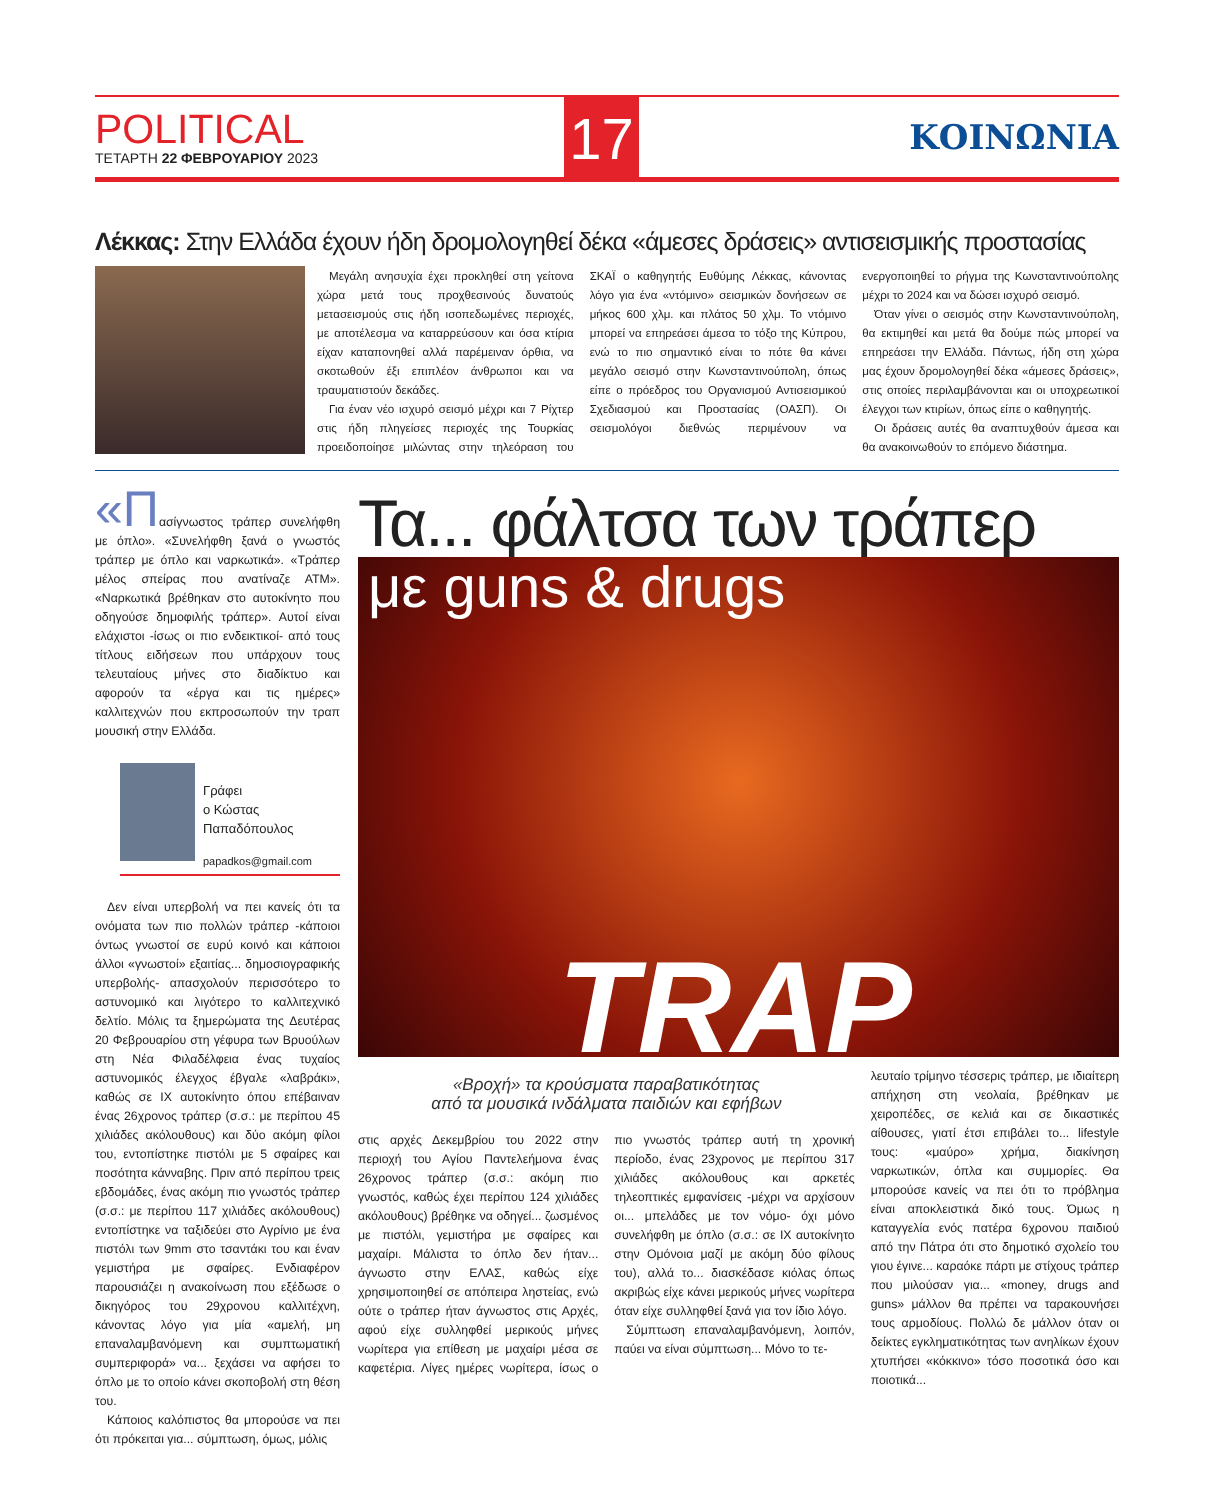POLITICAL
ΤΕΤΑΡΤΗ 22 ΦΕΒΡΟΥΑΡΙΟΥ 2023
17
ΚΟΙΝΩΝΙΑ
Λέκκας: Στην Ελλάδα έχουν ήδη δρομολογηθεί δέκα «άμεσες δράσεις» αντισεισμικής προστασίας
Μεγάλη ανησυχία έχει προκληθεί στη γείτονα χώρα μετά τους προχθεσινούς δυνατούς μετασεισμούς στις ήδη ισοπεδωμένες περιοχές, με αποτέλεσμα να καταρρεύσουν και όσα κτίρια είχαν καταπονηθεί αλλά παρέμειναν όρθια, να σκοτωθούν έξι επιπλέον άνθρωποι και να τραυματιστούν δεκάδες.
Για έναν νέο ισχυρό σεισμό μέχρι και 7 Ρίχτερ στις ήδη πληγείσες περιοχές της Τουρκίας προειδοποίησε μιλώντας στην τηλεόραση του ΣΚΑΪ ο καθηγητής Ευθύμης Λέκκας, κάνοντας λόγο για ένα «ντόμινο» σεισμικών δονήσεων σε μήκος 600 χλμ. και πλάτος 50 χλμ. Το ντόμινο μπορεί να επηρεάσει άμεσα το τόξο της Κύπρου, ενώ το πιο σημαντικό είναι το πότε θα κάνει μεγάλο σεισμό στην Κωνσταντινούπολη, όπως είπε ο πρόεδρος του Οργανισμού Αντισεισμικού Σχεδιασμού και Προστασίας (ΟΑΣΠ). Οι σεισμολόγοι διεθνώς περιμένουν να ενεργοποιηθεί το ρήγμα της Κωνσταντινούπολης μέχρι το 2024 και να δώσει ισχυρό σεισμό.
Όταν γίνει ο σεισμός στην Κωνσταντινούπολη, θα εκτιμηθεί και μετά θα δούμε πώς μπορεί να επηρεάσει την Ελλάδα. Πάντως, ήδη στη χώρα μας έχουν δρομολογηθεί δέκα «άμεσες δράσεις», στις οποίες περιλαμβάνονται και οι υποχρεωτικοί έλεγχοι των κτιρίων, όπως είπε ο καθηγητής.
Οι δράσεις αυτές θα αναπτυχθούν άμεσα και θα ανακοινωθούν το επόμενο διάστημα.
«Πασίγνωστος τράπερ συνελήφθη με όπλο». «Συνελήφθη ξανά ο γνωστός τράπερ με όπλο και ναρκωτικά». «Τράπερ μέλος σπείρας που ανατίναζε ΑΤΜ». «Ναρκωτικά βρέθηκαν στο αυτοκίνητο που οδηγούσε δημοφιλής τράπερ». Αυτοί είναι ελάχιστοι -ίσως οι πιο ενδεικτικοί- από τους τίτλους ειδήσεων που υπάρχουν τους τελευταίους μήνες στο διαδίκτυο και αφορούν τα «έργα και τις ημέρες» καλλιτεχνών που εκπροσωπούν την τραπ μουσική στην Ελλάδα.
Γράφει
ο Κώστας
Παπαδόπουλος
papadkos@gmail.com
Δεν είναι υπερβολή να πει κανείς ότι τα ονόματα των πιο πολλών τράπερ -κάποιοι όντως γνωστοί σε ευρύ κοινό και κάποιοι άλλοι «γνωστοί» εξαιτίας... δημοσιογραφικής υπερβολής- απασχολούν περισσότερο το αστυνομικό και λιγότερο το καλλιτεχνικό δελτίο. Μόλις τα ξημερώματα της Δευτέρας 20 Φεβρουαρίου στη γέφυρα των Βρυούλων στη Νέα Φιλαδέλφεια ένας τυχαίος αστυνομικός έλεγχος έβγαλε «λαβράκι», καθώς σε ΙΧ αυτοκίνητο όπου επέβαιναν ένας 26χρονος τράπερ (σ.σ.: με περίπου 45 χιλιάδες ακόλουθους) και δύο ακόμη φίλοι του, εντοπίστηκε πιστόλι με 5 σφαίρες και ποσότητα κάνναβης. Πριν από περίπου τρεις εβδομάδες, ένας ακόμη πιο γνωστός τράπερ (σ.σ.: με περίπου 117 χιλιάδες ακόλουθους) εντοπίστηκε να ταξιδεύει στο Αγρίνιο με ένα πιστόλι των 9mm στο τσαντάκι του και έναν γεμιστήρα με σφαίρες. Ενδιαφέρον παρουσιάζει η ανακοίνωση που εξέδωσε ο δικηγόρος του 29χρονου καλλιτέχνη, κάνοντας λόγο για μία «αμελή, μη επαναλαμβανόμενη και συμπτωματική συμπεριφορά» να... ξεχάσει να αφήσει το όπλο με το οποίο κάνει σκοποβολή στη θέση του.
Κάποιος καλόπιστος θα μπορούσε να πει ότι πρόκειται για... σύμπτωση, όμως, μόλις
Τα... φάλτσα των τράπερ
με guns & drugs
TRAP
«Βροχή» τα κρούσματα παραβατικότητας
από τα μουσικά ινδάλματα παιδιών και εφήβων
στις αρχές Δεκεμβρίου του 2022 στην περιοχή του Αγίου Παντελεήμονα ένας 26χρονος τράπερ (σ.σ.: ακόμη πιο γνωστός, καθώς έχει περίπου 124 χιλιάδες ακόλουθους) βρέθηκε να οδηγεί... ζωσμένος με πιστόλι, γεμιστήρα με σφαίρες και μαχαίρι. Μάλιστα το όπλο δεν ήταν... άγνωστο στην ΕΛΑΣ, καθώς είχε χρησιμοποιηθεί σε απόπειρα ληστείας, ενώ ούτε ο τράπερ ήταν άγνωστος στις Αρχές, αφού είχε συλληφθεί μερικούς μήνες νωρίτερα για επίθεση με μαχαίρι μέσα σε καφετέρια. Λίγες ημέρες νωρίτερα, ίσως ο πιο γνωστός τράπερ αυτή τη χρονική περίοδο, ένας 23χρονος με περίπου 317 χιλιάδες ακόλουθους και αρκετές τηλεοπτικές εμφανίσεις -μέχρι να αρχίσουν οι... μπελάδες με τον νόμο- όχι μόνο συνελήφθη με όπλο (σ.σ.: σε ΙΧ αυτοκίνητο στην Ομόνοια μαζί με ακόμη δύο φίλους του), αλλά το... διασκέδασε κιόλας όπως ακριβώς είχε κάνει μερικούς μήνες νωρίτερα όταν είχε συλληφθεί ξανά για τον ίδιο λόγο.
Σύμπτωση επαναλαμβανόμενη, λοιπόν, παύει να είναι σύμπτωση... Μόνο το τε-
λευταίο τρίμηνο τέσσερις τράπερ, με ιδιαίτερη απήχηση στη νεολαία, βρέθηκαν με χειροπέδες, σε κελιά και σε δικαστικές αίθουσες, γιατί έτσι επιβάλει το... lifestyle τους: «μαύρο» χρήμα, διακίνηση ναρκωτικών, όπλα και συμμορίες. Θα μπορούσε κανείς να πει ότι το πρόβλημα είναι αποκλειστικά δικό τους. Όμως η καταγγελία ενός πατέρα 6χρονου παιδιού από την Πάτρα ότι στο δημοτικό σχολείο του γιου έγινε... καραόκε πάρτι με στίχους τράπερ που μιλούσαν για... «money, drugs and guns» μάλλον θα πρέπει να ταρακουνήσει τους αρμοδίους. Πολλώ δε μάλλον όταν οι δείκτες εγκληματικότητας των ανηλίκων έχουν χτυπήσει «κόκκινο» τόσο ποσοτικά όσο και ποιοτικά...